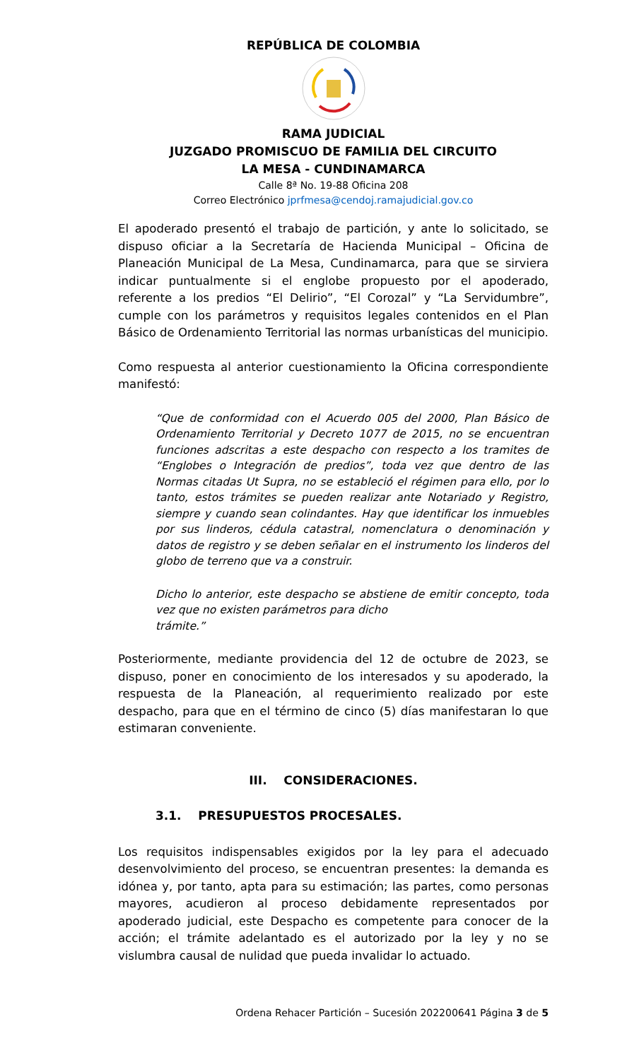REPÚBLICA DE COLOMBIA
RAMA JUDICIAL
JUZGADO PROMISCUO DE FAMILIA DEL CIRCUITO
LA MESA - CUNDINAMARCA
Calle 8ª No. 19-88 Oficina 208
Correo Electrónico jprfmesa@cendoj.ramajudicial.gov.co
El apoderado presentó el trabajo de partición, y ante lo solicitado, se dispuso oficiar a la Secretaría de Hacienda Municipal – Oficina de Planeación Municipal de La Mesa, Cundinamarca, para que se sirviera indicar puntualmente si el englobe propuesto por el apoderado, referente a los predios “El Delirio”, “El Corozal” y “La Servidumbre”, cumple con los parámetros y requisitos legales contenidos en el Plan Básico de Ordenamiento Territorial las normas urbanísticas del municipio.
Como respuesta al anterior cuestionamiento la Oficina correspondiente manifestó:
“Que de conformidad con el Acuerdo 005 del 2000, Plan Básico de Ordenamiento Territorial y Decreto 1077 de 2015, no se encuentran funciones adscritas a este despacho con respecto a los tramites de “Englobes o Integración de predios”, toda vez que dentro de las Normas citadas Ut Supra, no se estableció el régimen para ello, por lo tanto, estos trámites se pueden realizar ante Notariado y Registro, siempre y cuando sean colindantes. Hay que identificar los inmuebles por sus linderos, cédula catastral, nomenclatura o denominación y datos de registro y se deben señalar en el instrumento los linderos del globo de terreno que va a construir.
Dicho lo anterior, este despacho se abstiene de emitir concepto, toda vez que no existen parámetros para dicho
trámite.”
Posteriormente, mediante providencia del 12 de octubre de 2023, se dispuso, poner en conocimiento de los interesados y su apoderado, la respuesta de la Planeación, al requerimiento realizado por este despacho, para que en el término de cinco (5) días manifestaran lo que estimaran conveniente.
III. CONSIDERACIONES.
3.1. PRESUPUESTOS PROCESALES.
Los requisitos indispensables exigidos por la ley para el adecuado desenvolvimiento del proceso, se encuentran presentes: la demanda es idónea y, por tanto, apta para su estimación; las partes, como personas mayores, acudieron al proceso debidamente representados por apoderado judicial, este Despacho es competente para conocer de la acción; el trámite adelantado es el autorizado por la ley y no se vislumbra causal de nulidad que pueda invalidar lo actuado.
Ordena Rehacer Partición – Sucesión 202200641 Página 3 de 5